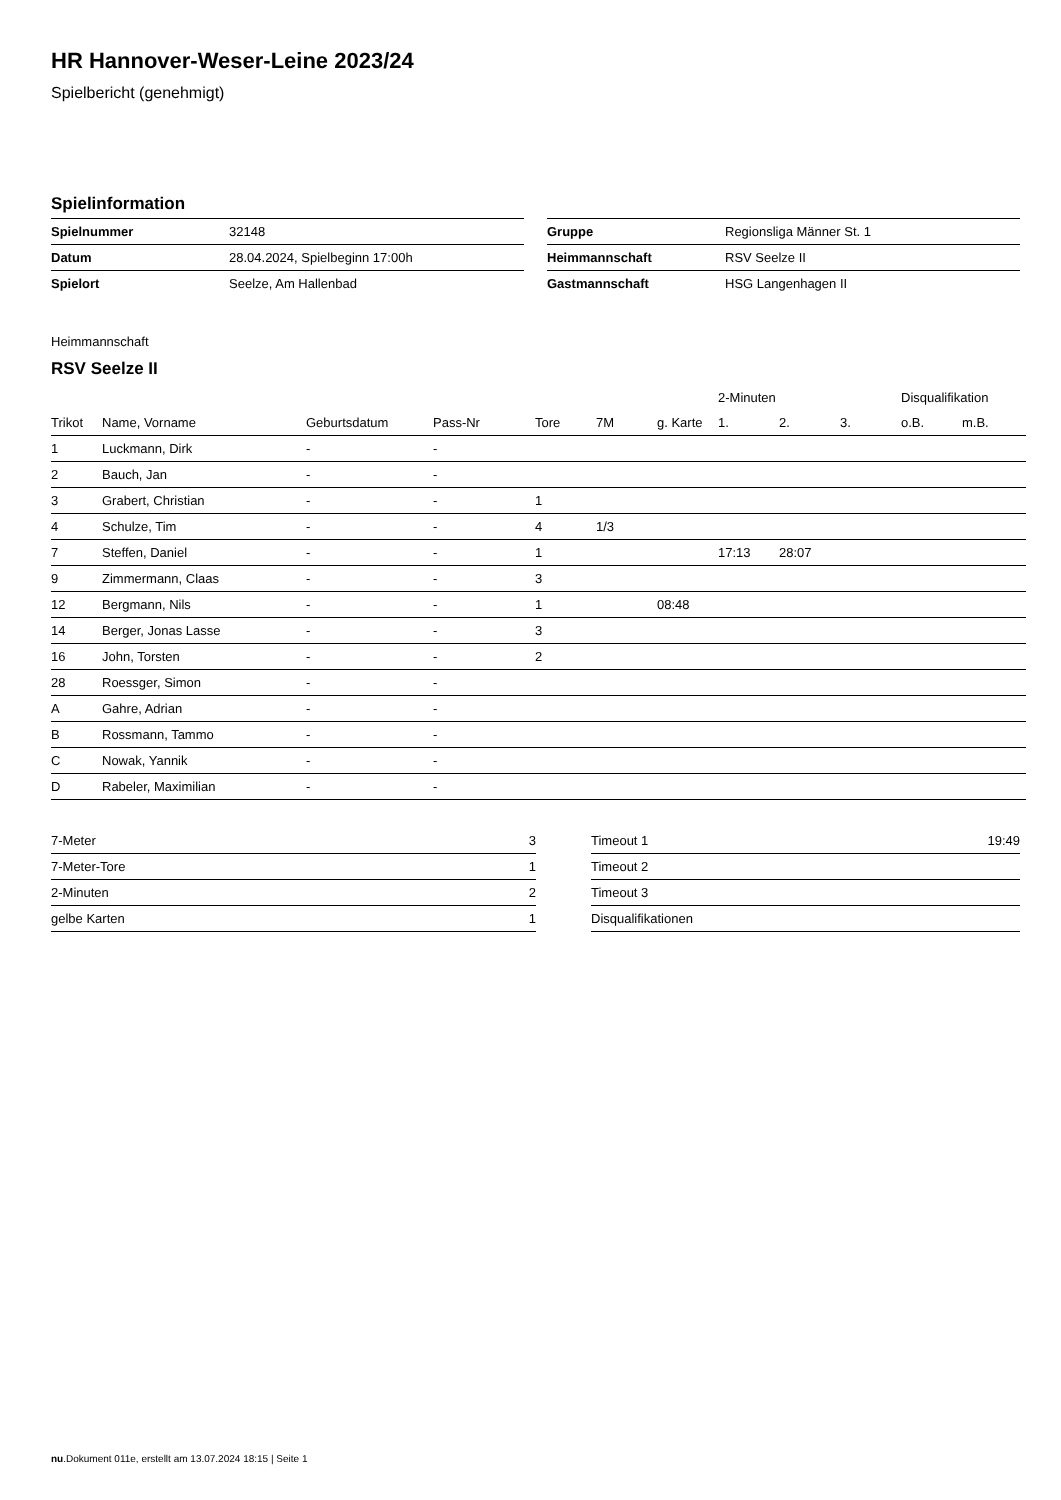HR Hannover-Weser-Leine 2023/24
Spielbericht (genehmigt)
Spielinformation
| Spielnummer | 32148 |
| Datum | 28.04.2024, Spielbeginn 17:00h |
| Spielort | Seelze, Am Hallenbad |
| Gruppe | Regionsliga Männer St. 1 |
| Heimmannschaft | RSV Seelze II |
| Gastmannschaft | HSG Langenhagen II |
Heimmannschaft
RSV Seelze II
| | | | | | | | 2-Minuten | | | Disqualifikation | |
| --- | --- | --- | --- | --- | --- | --- | --- | --- | --- | --- | --- |
| Trikot | Name, Vorname | Geburtsdatum | Pass-Nr | Tore | 7M | g. Karte | 1. | 2. | 3. | o.B. | m.B. |
| 1 | Luckmann, Dirk | - | - | | | | | | | | |
| 2 | Bauch, Jan | - | - | | | | | | | | |
| 3 | Grabert, Christian | - | - | 1 | | | | | | | |
| 4 | Schulze, Tim | - | - | 4 | 1/3 | | | | | | |
| 7 | Steffen, Daniel | - | - | 1 | | | 17:13 | 28:07 | | | |
| 9 | Zimmermann, Claas | - | - | 3 | | | | | | | |
| 12 | Bergmann, Nils | - | - | 1 | | 08:48 | | | | | |
| 14 | Berger, Jonas Lasse | - | - | 3 | | | | | | | |
| 16 | John, Torsten | - | - | 2 | | | | | | | |
| 28 | Roessger, Simon | - | - | | | | | | | | |
| A | Gahre, Adrian | - | - | | | | | | | | |
| B | Rossmann, Tammo | - | - | | | | | | | | |
| C | Nowak, Yannik | - | - | | | | | | | | |
| D | Rabeler, Maximilian | - | - | | | | | | | | |
| 7-Meter | 3 |
| 7-Meter-Tore | 1 |
| 2-Minuten | 2 |
| gelbe Karten | 1 |
| Timeout 1 | 19:49 |
| Timeout 2 | |
| Timeout 3 | |
| Disqualifikationen | |
nu.Dokument 011e, erstellt am 13.07.2024 18:15 | Seite 1